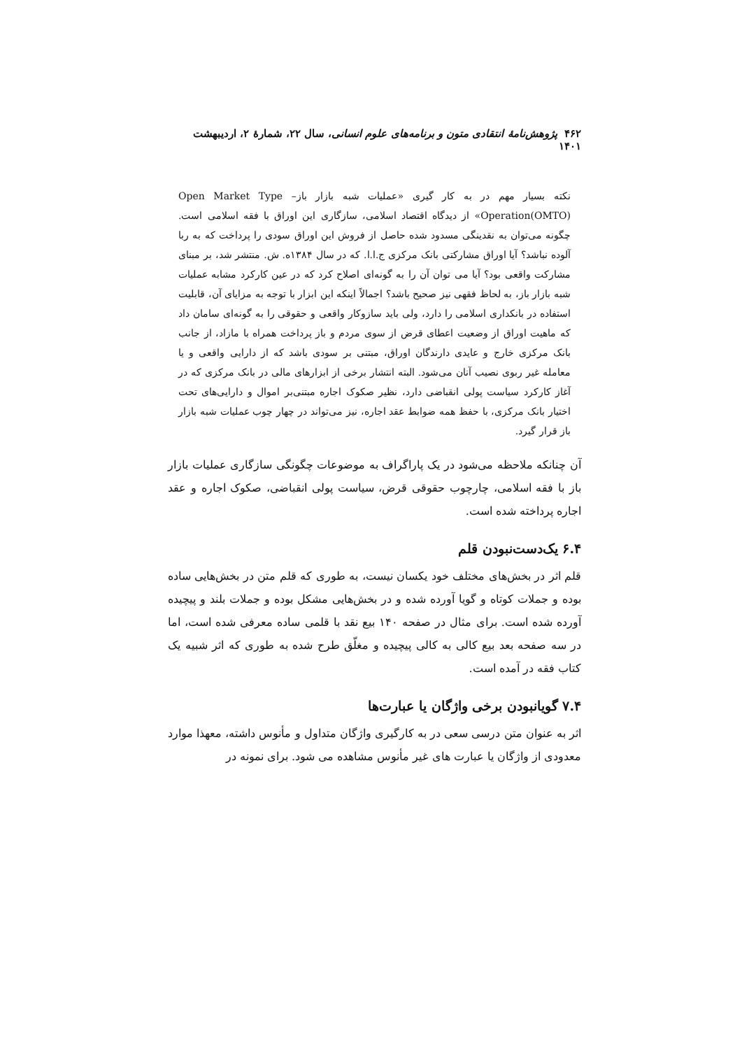۴۶۲ پژوهش‌نامهٔ انتقادی متون و برنامه‌های علوم انسانی، سال ۲۲، شمارهٔ ۲، اردیبهشت ۱۴۰۱
نکته بسیار مهم در به کار گیری «عملیات شبه بازار باز– Open Market Type Operation(OMTO)» از دیدگاه اقتصاد اسلامی، سازگاری این اوراق با فقه اسلامی است. چگونه می‌توان به نقدینگی مسدود شده حاصل از فروش این اوراق سودی را پرداخت که به ربا آلوده نباشد؟ آیا اوراق مشارکتی بانک مرکزی ج.ا.ا. که در سال ۱۳۸۴ه. ش. منتشر شد، بر مبنای مشارکت واقعی بود؟ آیا می توان آن را به گونه‌ای اصلاح کرد که در عین کارکرد مشابه عملیات شبه بازار باز، به لحاظ فقهی نیز صحیح باشد؟ اجمالاً اینکه این ابزار با توجه به مزایای آن، قابلیت استفاده در بانکداری اسلامی را دارد، ولی باید سازوکار واقعی و حقوقی را به گونه‌ای سامان داد که ماهیت اوراق از وضعیت اعطای قرض از سوی مردم و باز پرداخت همراه با مازاد، از جانب بانک مرکزی خارج و عایدی دارندگان اوراق، مبتنی بر سودی باشد که از دارایی واقعی و یا معامله غیر ربوی نصیب آنان می‌شود. البته انتشار برخی از ابزارهای مالی در بانک مرکزی که در آغاز کارکرد سیاست پولی انقباضی دارد، نظیر صکوک اجاره مبتنی‌بر اموال و دارایی‌های تحت اختیار بانک مرکزی، با حفظ همه ضوابط عقد اجاره، نیز می‌تواند در چهار چوب عملیات شبه بازار باز قرار گیرد.
آن چنانکه ملاحظه می‌شود در یک پاراگراف به موضوعات چگونگی سازگاری عملیات بازار باز با فقه اسلامی، چارچوب حقوقی قرض، سیاست پولی انقباضی، صکوک اجاره و عقد اجاره پرداخته شده است.
۶.۴ یک‌دست‌نبودن قلم
قلم اثر در بخش‌های مختلف خود یکسان نیست، به طوری که قلم متن در بخش‌هایی ساده بوده و جملات کوتاه و گویا آورده شده و در بخش‌هایی مشکل بوده و جملات بلند و پیچیده آورده شده است. برای مثال در صفحه ۱۴۰ بیع نقد با قلمی ساده معرفی شده است، اما در سه صفحه بعد بیع کالی به کالی پیچیده و مغلّق طرح شده به طوری که اثر شبیه یک کتاب فقه در آمده است.
۷.۴ گویانبودن برخی واژگان یا عبارت‌ها
اثر به عنوان متن درسی سعی در به کارگیری واژگان متداول و مأنوس داشته، معهذا موارد معدودی از واژگان یا عبارت های غیر مأنوس مشاهده می شود. برای نمونه در